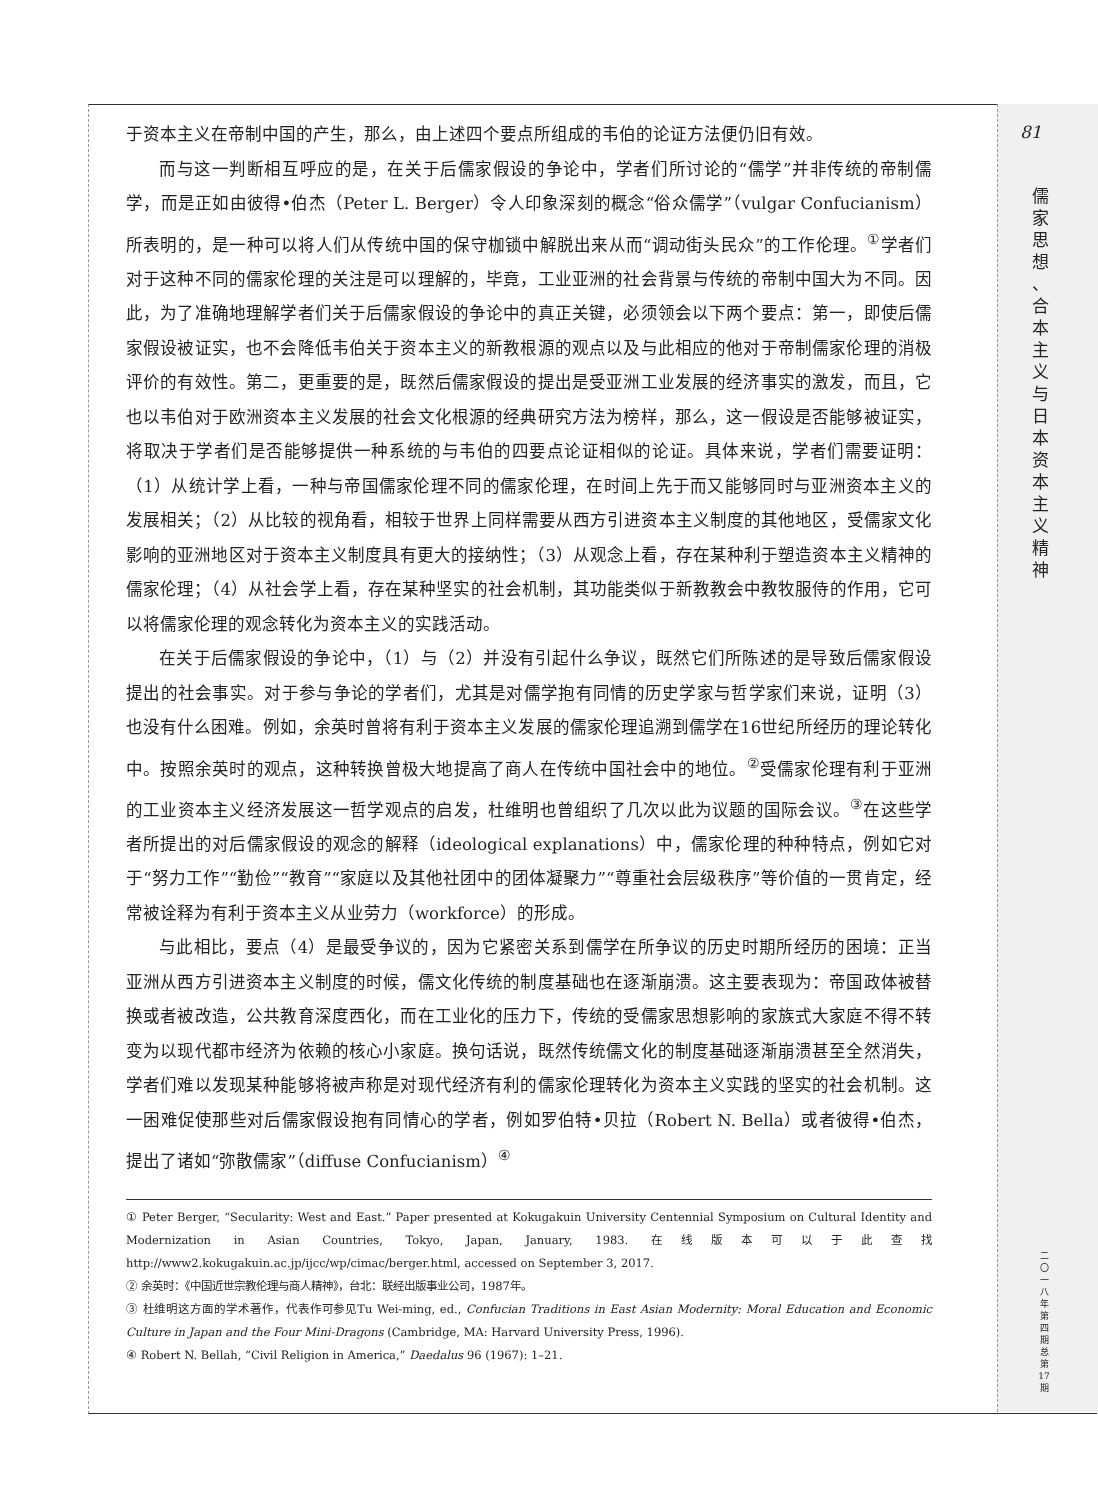81
儒 家 思 想 、 合 本 主 义 与 日 本 资 本 主 义 精 神
于资本主义在帝制中国的产生，那么，由上述四个要点所组成的韦伯的论证方法便仍旧有效。
而与这一判断相互呼应的是，在关于后儒家假设的争论中，学者们所讨论的“儒学”并非传统的帝制儒学，而是正如由彼得•伯杰（Peter L. Berger）令人印象深刻的概念“俗众儒学”（vulgar Confucianism）所表明的，是一种可以将人们从传统中国的保守枷锁中解脱出来从而“调动街头民众”的工作伦理。<sup>①</sup>学者们对于这种不同的儒家伦理的关注是可以理解的，毕竟，工业亚洲的社会背景与传统的帝制中国大为不同。因此，为了准确地理解学者们关于后儒家假设的争论中的真正关键，必须领会以下两个要点：第一，即使后儒家假设被证实，也不会降低韦伯关于资本主义的新教根源的观点以及与此相应的他对于帝制儒家伦理的消极评价的有效性。第二，更重要的是，既然后儒家假设的提出是受亚洲工业发展的经济事实的激发，而且，它也以韦伯对于欧洲资本主义发展的社会文化根源的经典研究方法为榜样，那么，这一假设是否能够被证实，将取决于学者们是否能够提供一种系统的与韦伯的四要点论证相似的论证。具体来说，学者们需要证明：（1）从统计学上看，一种与帝国儒家伦理不同的儒家伦理，在时间上先于而又能够同时与亚洲资本主义的发展相关；（2）从比较的视角看，相较于世界上同样需要从西方引进资本主义制度的其他地区，受儒家文化影响的亚洲地区对于资本主义制度具有更大的接纳性；（3）从观念上看，存在某种利于塑造资本主义精神的儒家伦理；（4）从社会学上看，存在某种坚实的社会机制，其功能类似于新教教会中教牧服侍的作用，它可以将儒家伦理的观念转化为资本主义的实践活动。
在关于后儒家假设的争论中，（1）与（2）并没有引起什么争议，既然它们所陈述的是导致后儒家假设提出的社会事实。对于参与争论的学者们，尤其是对儒学抱有同情的历史学家与哲学家们来说，证明（3）也没有什么困难。例如，余英时曾将有利于资本主义发展的儒家伦理追溯到儒学在16世纪所经历的理论转化中。按照余英时的观点，这种转换曾极大地提高了商人在传统中国社会中的地位。<sup>②</sup>受儒家伦理有利于亚洲的工业资本主义经济发展这一哲学观点的启发，杜维明也曾组织了几次以此为议题的国际会议。<sup>③</sup>在这些学者所提出的对后儒家假设的观念的解释（ideological explanations）中，儒家伦理的种种特点，例如它对于“努力工作”“勤俭”“教育”“家庭以及其他社团中的团体凝聚力”“尊重社会层级秩序”等价值的一贯肯定，经常被诠释为有利于资本主义从业劳力（workforce）的形成。
与此相比，要点（4）是最受争议的，因为它紧密关系到儒学在所争议的历史时期所经历的困境：正当亚洲从西方引进资本主义制度的时候，儒文化传统的制度基础也在逐渐崩溃。这主要表现为：帝国政体被替换或者被改造，公共教育深度西化，而在工业化的压力下，传统的受儒家思想影响的家族式大家庭不得不转变为以现代都市经济为依赖的核心小家庭。换句话说，既然传统儒文化的制度基础逐渐崩溃甚至全然消失，学者们难以发现某种能够将被声称是对现代经济有利的儒家伦理转化为资本主义实践的坚实的社会机制。这一困难促使那些对后儒家假设抱有同情心的学者，例如罗伯特•贝拉（Robert N. Bella）或者彼得•伯杰，提出了诸如“弥散儒家”（diffuse Confucianism）<sup>④</sup>
① Peter Berger, “Secularity: West and East.” Paper presented at Kokugakuin University Centennial Symposium on Cultural Identity and Modernization in Asian Countries, Tokyo, Japan, January, 1983. 在线版本可以于此查找 http://www2.kokugakuin.ac.jp/ijcc/wp/cimac/berger.html, accessed on September 3, 2017.
② 余英时：《中国近世宗教伦理与商人精神》，台北：联经出版事业公司，1987年。
③ 杜维明这方面的学术著作，代表作可参见Tu Wei-ming, ed., Confucian Traditions in East Asian Modernity: Moral Education and Economic Culture in Japan and the Four Mini-Dragons (Cambridge, MA: Harvard University Press, 1996).
④ Robert N. Bellah, “Civil Religion in America,” Daedalus 96 (1967): 1–21.
二 〇 一 八 年 第 四 期 总 第 17 期